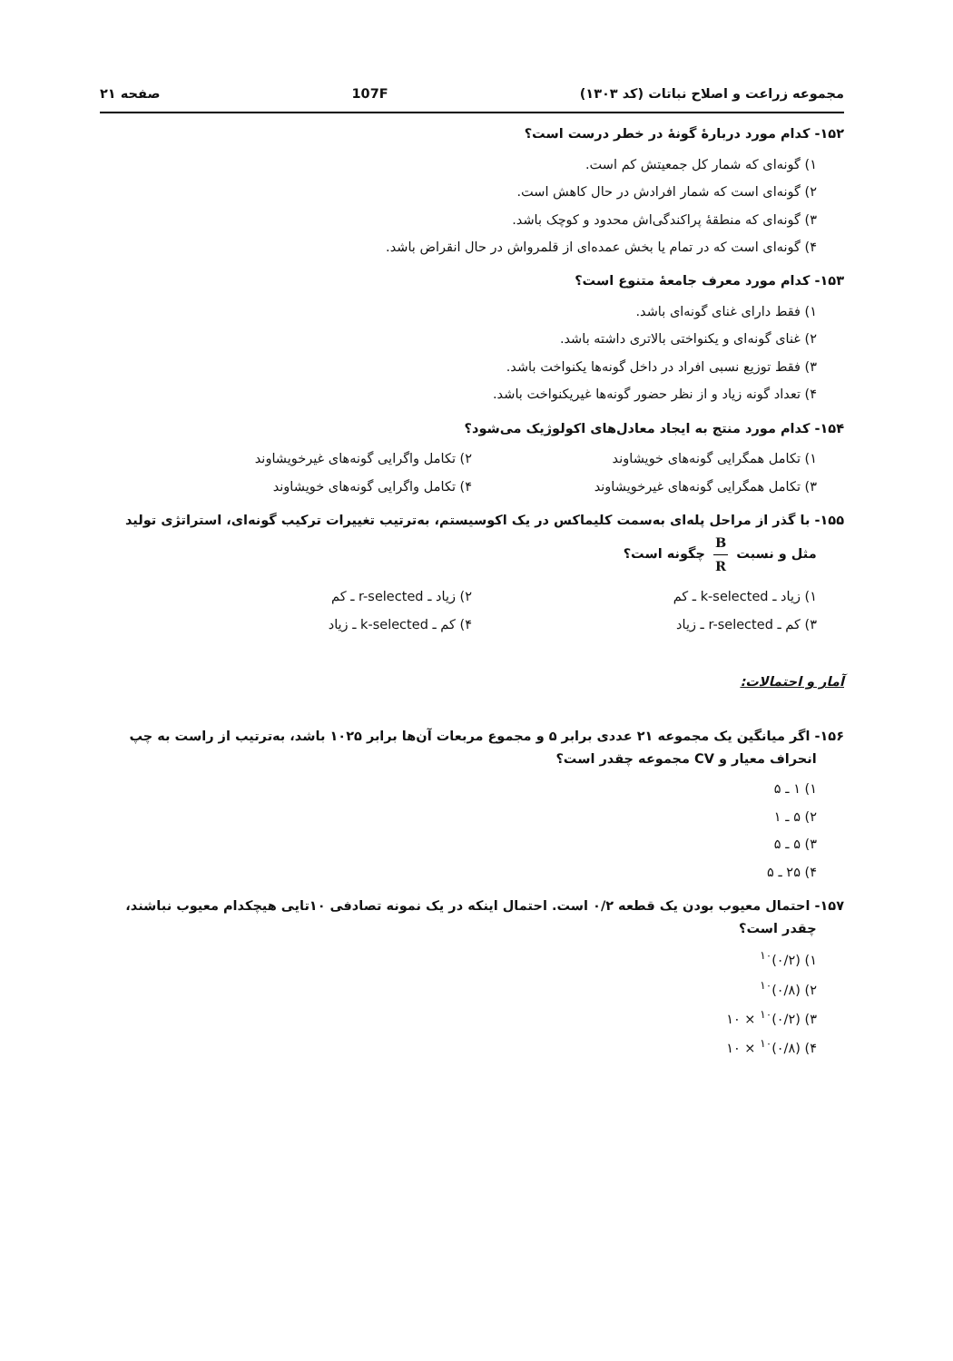مجموعه زراعت و اصلاح نباتات (کد ۱۳۰۳) 107F صفحه ۲۱
۱۵۲- کدام مورد دربارهٔ گونهٔ در خطر درست است؟
۱) گونه‌ای که شمار کل جمعیتش کم است.
۲) گونه‌ای است که شمار افرادش در حال کاهش است.
۳) گونه‌ای که منطقهٔ پراکندگی‌اش محدود و کوچک باشد.
۴) گونه‌ای است که در تمام یا بخش عمده‌ای از قلمرواش در حال انقراض باشد.
۱۵۳- کدام مورد معرف جامعهٔ متنوع است؟
۱) فقط دارای غنای گونه‌ای باشد.
۲) غنای گونه‌ای و یکنواختی بالاتری داشته باشد.
۳) فقط توزیع نسبی افراد در داخل گونه‌ها یکنواخت باشد.
۴) تعداد گونه زیاد و از نظر حضور گونه‌ها غیریکنواخت باشد.
۱۵۴- کدام مورد منتج به ایجاد معادل‌های اکولوژیک می‌شود؟
۱) تکامل همگرایی گونه‌های خویشاوند
۲) تکامل واگرایی گونه‌های غیرخویشاوند
۳) تکامل همگرایی گونه‌های غیرخویشاوند
۴) تکامل واگرایی گونه‌های خویشاوند
۱۵۵- با گذر از مراحل پله‌ای به‌سمت کلیماکس در یک اکوسیستم، به‌ترتیب تغییرات ترکیب گونه‌ای، استراتژی تولید
مثل و نسبت B R چگونه است؟
۱) زیاد ـ k-selected ـ کم ۲) زیاد ـ r-selected ـ کم
۳) کم ـ r-selected ـ زیاد ۴) کم ـ k-selected ـ زیاد
آمار و احتمالات:
۱۵۶- اگر میانگین یک مجموعه ۲۱ عددی برابر ۵ و مجموع مربعات آن‌ها برابر ۱۰۲۵ باشد، به‌ترتیب از راست به چپ
انحراف معیار و CV مجموعه چقدر است؟
۱) ۱ ـ ۵
۲) ۵ ـ ۱
۳) ۵ ـ ۵
۴) ۲۵ ـ ۵
۱۵۷- احتمال معیوب بودن یک قطعه ۰/۲ است. احتمال اینکه در یک نمونه تصادفی ۱۰تایی هیچکدام معیوب نباشند،
چقدر است؟
۱) (۰/۲)<sup>۱۰</sup>
۲) (۰/۸)<sup>۱۰</sup>
۳) (۰/۲)<sup>۱۰</sup> × ۱۰
۴) (۰/۸)<sup>۱۰</sup> × ۱۰